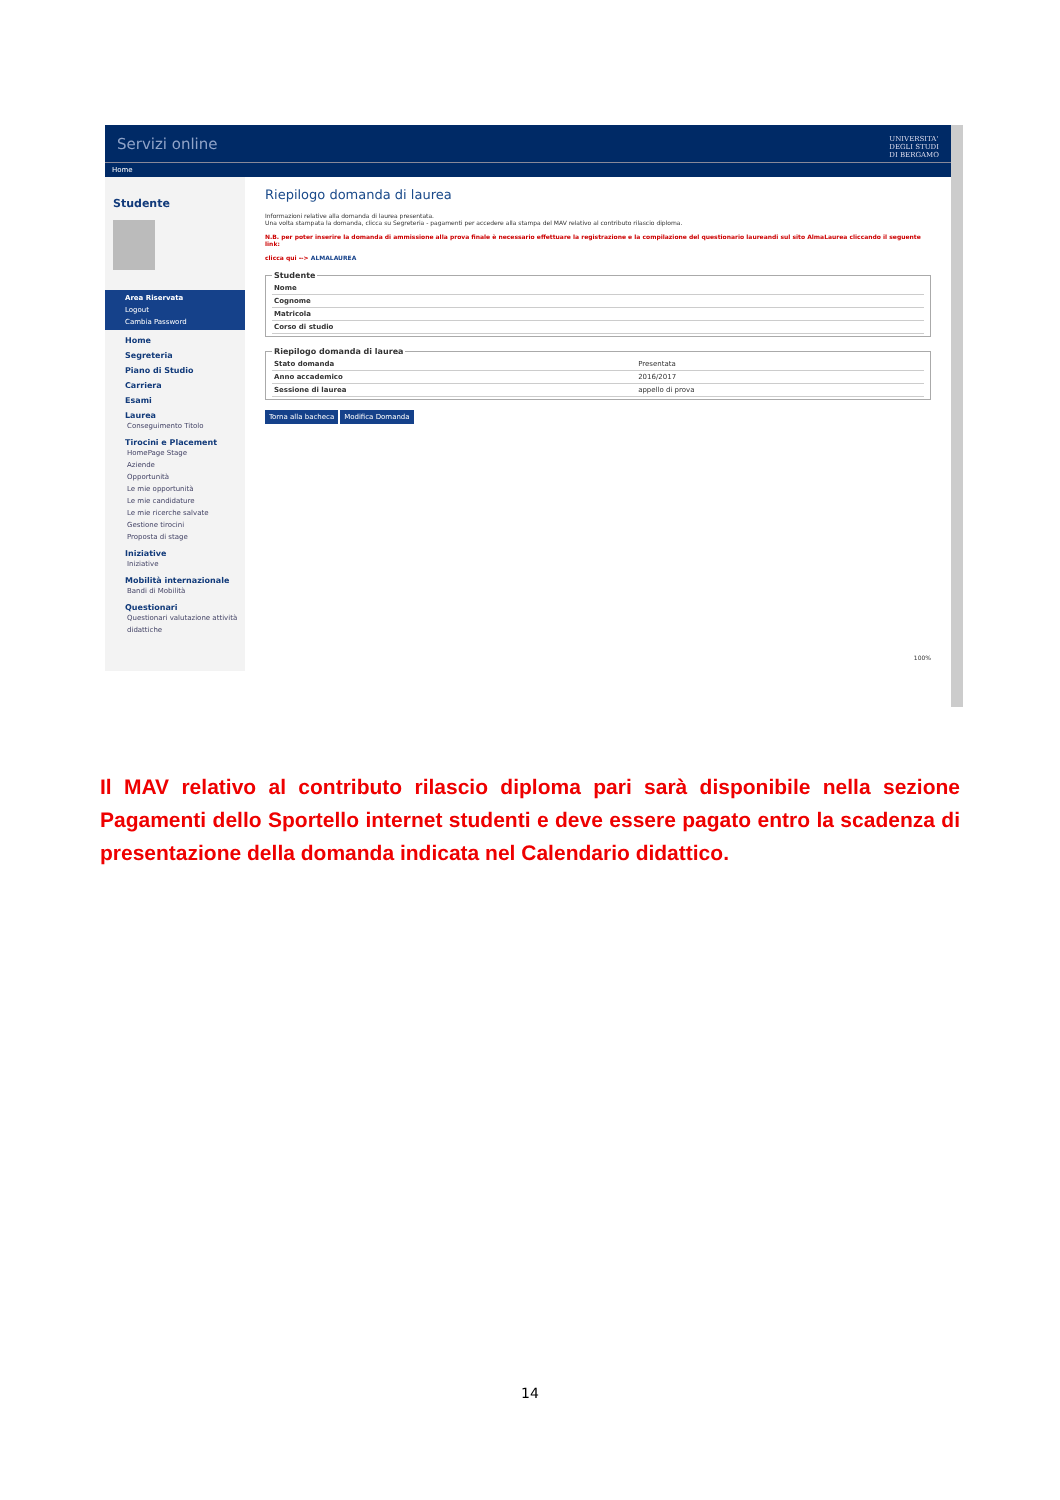Servizi online UNIVERSITA'
DEGLI STUDI
DI BERGAMO
Home
Studente
Area Riservata
Logout
Cambia Password
Home
Segreteria
Piano di Studio
Carriera
Esami
Laurea
Conseguimento Titolo
Tirocini e Placement
HomePage Stage
Aziende
Opportunità
Le mie opportunità
Le mie candidature
Le mie ricerche salvate
Gestione tirocini
Proposta di stage
Iniziative
Iniziative
Mobilità internazionale
Bandi di Mobilità
Questionari
Questionari valutazione attività didattiche
Riepilogo domanda di laurea
Informazioni relative alla domanda di laurea presentata.
Una volta stampata la domanda, clicca su Segreteria - pagamenti per accedere alla stampa del MAV relativo al contributo rilascio diploma.
N.B. per poter inserire la domanda di ammissione alla prova finale è necessario effettuare la registrazione e la compilazione del questionario laureandi sul sito AlmaLaurea cliccando il seguente link:
clicca qui --> ALMALAUREA
Studente
| Nome | |
| Cognome | |
| Matricola | |
| Corso di studio | |
Riepilogo domanda di laurea
| Stato domanda | Presentata |
| Anno accademico | 2016/2017 |
| Sessione di laurea | appello di prova |
Torna alla bacheca Modifica Domanda
100%
Il MAV relativo al contributo rilascio diploma pari sarà disponibile nella sezione Pagamenti dello Sportello internet studenti e deve essere pagato entro la scadenza di presentazione della domanda indicata nel Calendario didattico.
14